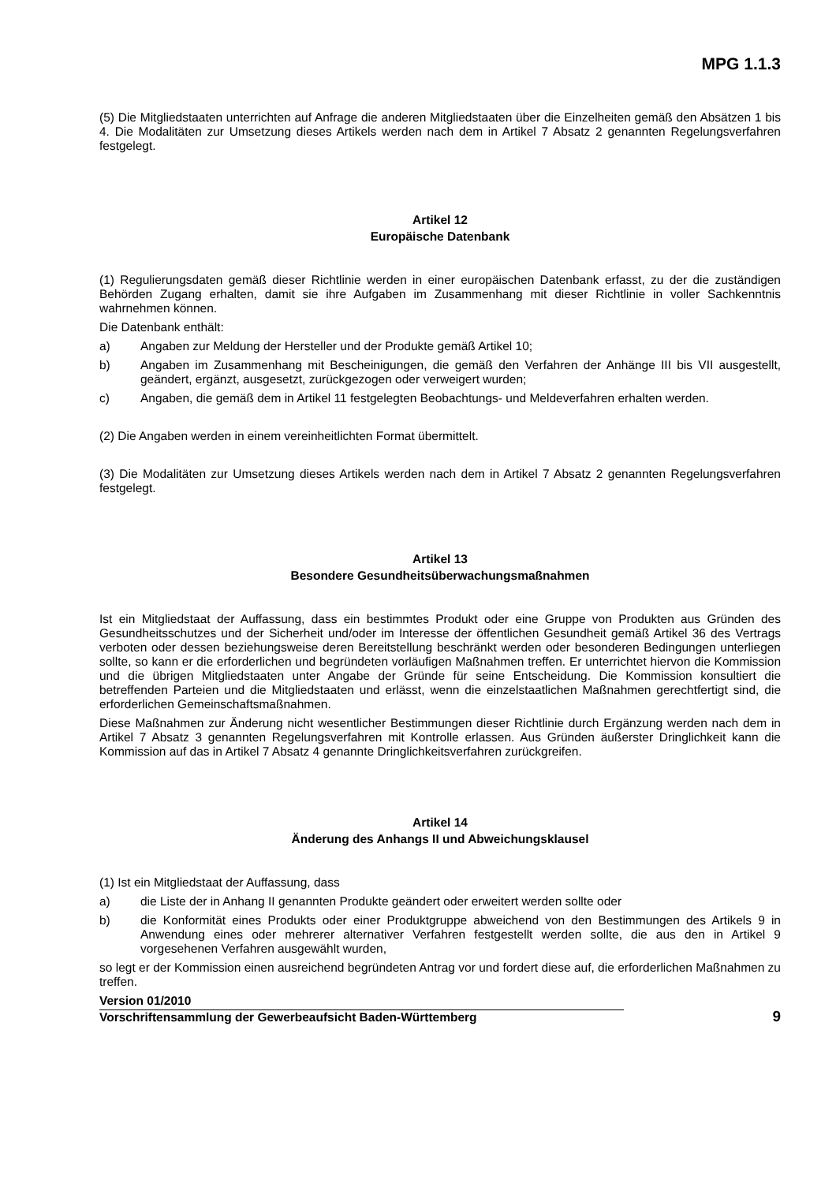MPG 1.1.3
(5) Die Mitgliedstaaten unterrichten auf Anfrage die anderen Mitgliedstaaten über die Einzelheiten gemäß den Absätzen 1 bis 4. Die Modalitäten zur Umsetzung dieses Artikels werden nach dem in Artikel 7 Absatz 2 genannten Regelungsverfahren festgelegt.
Artikel 12
Europäische Datenbank
(1) Regulierungsdaten gemäß dieser Richtlinie werden in einer europäischen Datenbank erfasst, zu der die zuständigen Behörden Zugang erhalten, damit sie ihre Aufgaben im Zusammenhang mit dieser Richtlinie in voller Sachkenntnis wahrnehmen können.
Die Datenbank enthält:
a) Angaben zur Meldung der Hersteller und der Produkte gemäß Artikel 10;
b) Angaben im Zusammenhang mit Bescheinigungen, die gemäß den Verfahren der Anhänge III bis VII ausgestellt, geändert, ergänzt, ausgesetzt, zurückgezogen oder verweigert wurden;
c) Angaben, die gemäß dem in Artikel 11 festgelegten Beobachtungs- und Meldeverfahren erhalten werden.
(2) Die Angaben werden in einem vereinheitlichten Format übermittelt.
(3) Die Modalitäten zur Umsetzung dieses Artikels werden nach dem in Artikel 7 Absatz 2 genannten Regelungsverfahren festgelegt.
Artikel 13
Besondere Gesundheitsüberwachungsmaßnahmen
Ist ein Mitgliedstaat der Auffassung, dass ein bestimmtes Produkt oder eine Gruppe von Produkten aus Gründen des Gesundheitsschutzes und der Sicherheit und/oder im Interesse der öffentlichen Gesundheit gemäß Artikel 36 des Vertrags verboten oder dessen beziehungsweise deren Bereitstellung beschränkt werden oder besonderen Bedingungen unterliegen sollte, so kann er die erforderlichen und begründeten vorläufigen Maßnahmen treffen. Er unterrichtet hiervon die Kommission und die übrigen Mitgliedstaaten unter Angabe der Gründe für seine Entscheidung. Die Kommission konsultiert die betreffenden Parteien und die Mitgliedstaaten und erlässt, wenn die einzelstaatlichen Maßnahmen gerechtfertigt sind, die erforderlichen Gemeinschaftsmaßnahmen.
Diese Maßnahmen zur Änderung nicht wesentlicher Bestimmungen dieser Richtlinie durch Ergänzung werden nach dem in Artikel 7 Absatz 3 genannten Regelungsverfahren mit Kontrolle erlassen. Aus Gründen äußerster Dringlichkeit kann die Kommission auf das in Artikel 7 Absatz 4 genannte Dringlichkeitsverfahren zurückgreifen.
Artikel 14
Änderung des Anhangs II und Abweichungsklausel
(1) Ist ein Mitgliedstaat der Auffassung, dass
a) die Liste der in Anhang II genannten Produkte geändert oder erweitert werden sollte oder
b) die Konformität eines Produkts oder einer Produktgruppe abweichend von den Bestimmungen des Artikels 9 in Anwendung eines oder mehrerer alternativer Verfahren festgestellt werden sollte, die aus den in Artikel 9 vorgesehenen Verfahren ausgewählt wurden,
so legt er der Kommission einen ausreichend begründeten Antrag vor und fordert diese auf, die erforderlichen Maßnahmen zu treffen.
Version 01/2010
Vorschriftensammlung der Gewerbeaufsicht Baden-Württemberg 9